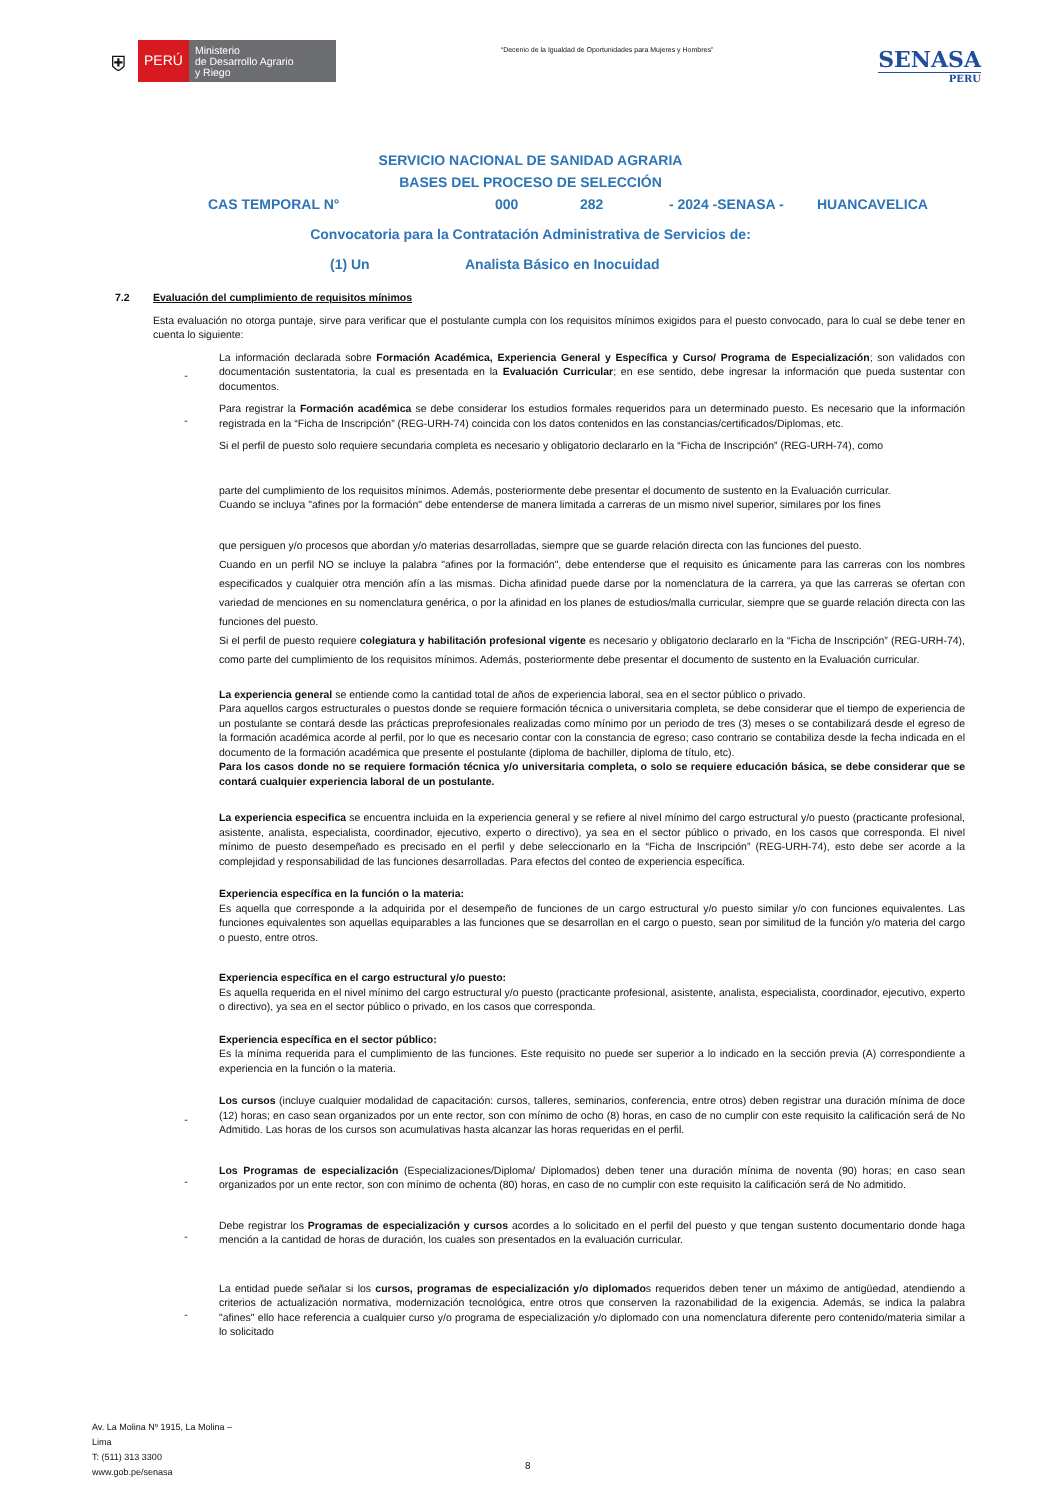⛨
PERÚ
Ministerio
de Desarrollo Agrario
y Riego
“Decenio de la Igualdad de Oportunidades para Mujeres y Hombres”
SENASA
PERU
SERVICIO NACIONAL DE SANIDAD AGRARIA
BASES DEL PROCESO DE SELECCIÓN
CAS TEMPORAL N° 000 282 - 2024 -SENASA - HUANCAVELICA
Convocatoria para la Contratación Administrativa de Servicios de:
(1) Un Analista Básico en Inocuidad
7.2 Evaluación del cumplimiento de requisitos mínimos
Esta evaluación no otorga puntaje, sirve para verificar que el postulante cumpla con los requisitos mínimos exigidos para el puesto convocado, para lo cual se debe tener en cuenta lo siguiente:
-
La información declarada sobre Formación Académica, Experiencia General y Específica y Curso/ Programa de Especialización; son validados con documentación sustentatoria, la cual es presentada en la Evaluación Curricular; en ese sentido, debe ingresar la información que pueda sustentar con documentos.
-
Para registrar la Formación académica se debe considerar los estudios formales requeridos para un determinado puesto. Es necesario que la información registrada en la “Ficha de Inscripción” (REG-URH-74) coincida con los datos contenidos en las constancias/certificados/Diplomas, etc.
Si el perfil de puesto solo requiere secundaria completa es necesario y obligatorio declararlo en la “Ficha de Inscripción” (REG-URH-74), como
parte del cumplimiento de los requisitos mínimos. Además, posteriormente debe presentar el documento de sustento en la Evaluación curricular.
Cuando se incluya "afines por la formación" debe entenderse de manera limitada a carreras de un mismo nivel superior, similares por los fines
que persiguen y/o procesos que abordan y/o materias desarrolladas, siempre que se guarde relación directa con las funciones del puesto.
Cuando en un perfil NO se incluye la palabra "afines por la formación", debe entenderse que el requisito es únicamente para las carreras con los nombres especificados y cualquier otra mención afín a las mismas. Dicha afinidad puede darse por la nomenclatura de la carrera, ya que las carreras se ofertan con variedad de menciones en su nomenclatura genérica, o por la afinidad en los planes de estudios/malla curricular, siempre que se guarde relación directa con las funciones del puesto.
Si el perfil de puesto requiere colegiatura y habilitación profesional vigente es necesario y obligatorio declararlo en la “Ficha de Inscripción” (REG-URH-74), como parte del cumplimiento de los requisitos mínimos. Además, posteriormente debe presentar el documento de sustento en la Evaluación curricular.
La experiencia general se entiende como la cantidad total de años de experiencia laboral, sea en el sector público o privado.
Para aquellos cargos estructurales o puestos donde se requiere formación técnica o universitaria completa, se debe considerar que el tiempo de experiencia de un postulante se contará desde las prácticas preprofesionales realizadas como mínimo por un periodo de tres (3) meses o se contabilizará desde el egreso de la formación académica acorde al perfil, por lo que es necesario contar con la constancia de egreso; caso contrario se contabiliza desde la fecha indicada en el documento de la formación académica que presente el postulante (diploma de bachiller, diploma de título, etc).
Para los casos donde no se requiere formación técnica y/o universitaria completa, o solo se requiere educación básica, se debe considerar que se contará cualquier experiencia laboral de un postulante.
La experiencia especifica se encuentra incluida en la experiencia general y se refiere al nivel mínimo del cargo estructural y/o puesto (practicante profesional, asistente, analista, especialista, coordinador, ejecutivo, experto o directivo), ya sea en el sector público o privado, en los casos que corresponda. El nivel mínimo de puesto desempeñado es precisado en el perfil y debe seleccionarlo en la “Ficha de Inscripción” (REG-URH-74), esto debe ser acorde a la complejidad y responsabilidad de las funciones desarrolladas. Para efectos del conteo de experiencia específica.
Experiencia específica en la función o la materia:
Es aquella que corresponde a la adquirida por el desempeño de funciones de un cargo estructural y/o puesto similar y/o con funciones equivalentes. Las funciones equivalentes son aquellas equiparables a las funciones que se desarrollan en el cargo o puesto, sean por similitud de la función y/o materia del cargo o puesto, entre otros.
Experiencia específica en el cargo estructural y/o puesto:
Es aquella requerida en el nivel mínimo del cargo estructural y/o puesto (practicante profesional, asistente, analista, especialista, coordinador, ejecutivo, experto o directivo), ya sea en el sector público o privado, en los casos que corresponda.
Experiencia específica en el sector público:
Es la mínima requerida para el cumplimiento de las funciones. Este requisito no puede ser superior a lo indicado en la sección previa (A) correspondiente a experiencia en la función o la materia.
-
Los cursos (incluye cualquier modalidad de capacitación: cursos, talleres, seminarios, conferencia, entre otros) deben registrar una duración mínima de doce (12) horas; en caso sean organizados por un ente rector, son con mínimo de ocho (8) horas, en caso de no cumplir con este requisito la calificación será de No Admitido. Las horas de los cursos son acumulativas hasta alcanzar las horas requeridas en el perfil.
-
Los Programas de especialización (Especializaciones/Diploma/ Diplomados) deben tener una duración mínima de noventa (90) horas; en caso sean organizados por un ente rector, son con mínimo de ochenta (80) horas, en caso de no cumplir con este requisito la calificación será de No admitido.
-
Debe registrar los Programas de especialización y cursos acordes a lo solicitado en el perfil del puesto y que tengan sustento documentario donde haga mención a la cantidad de horas de duración, los cuales son presentados en la evaluación curricular.
-
La entidad puede señalar si los cursos, programas de especialización y/o diplomados requeridos deben tener un máximo de antigüedad, atendiendo a criterios de actualización normativa, modernización tecnológica, entre otros que conserven la razonabilidad de la exigencia. Además, se indica la palabra "afines" ello hace referencia a cualquier curso y/o programa de especialización y/o diplomado con una nomenclatura diferente pero contenido/materia similar a lo solicitado
Av. La Molina Nº 1915, La Molina –
Lima
T: (511) 313 3300
www.gob.pe/senasa
8